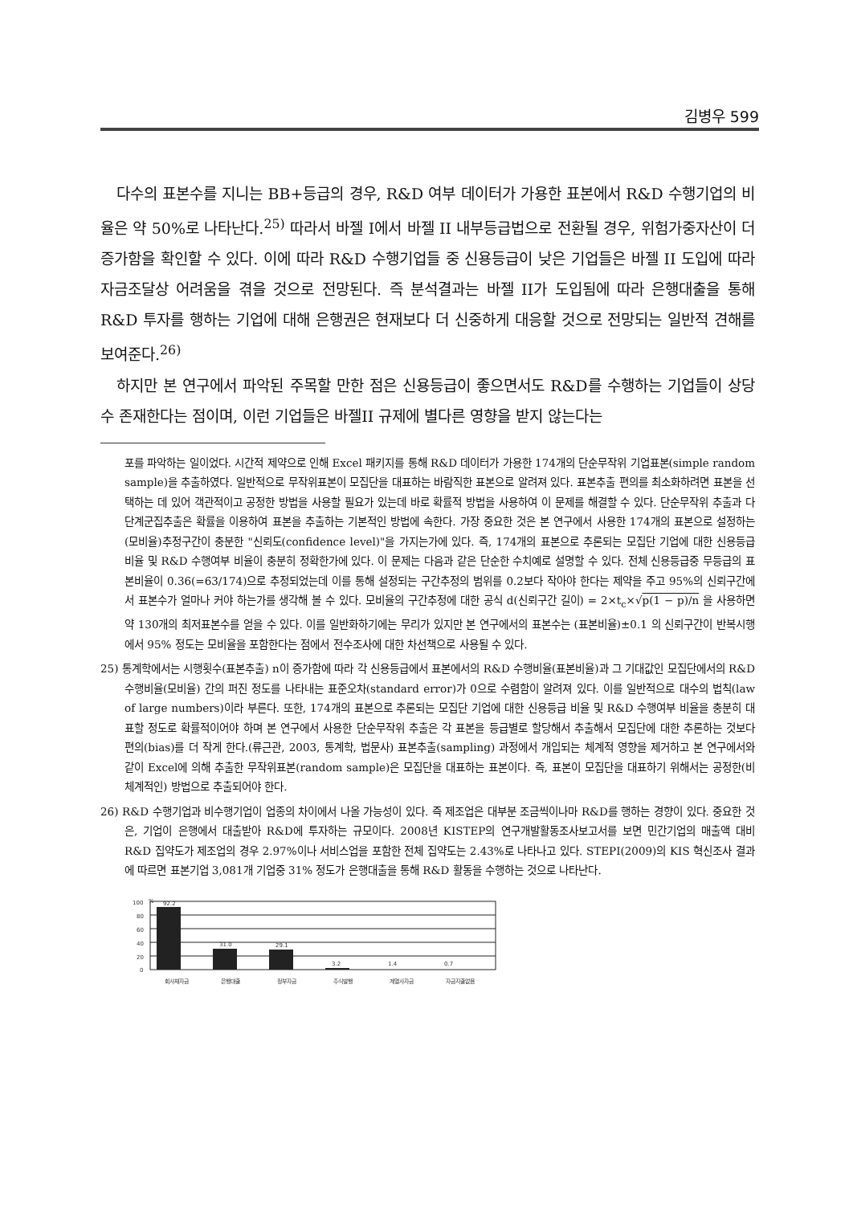김병우 599
다수의 표본수를 지니는 BB+등급의 경우, R&D 여부 데이터가 가용한 표본에서 R&D 수행기업의 비율은 약 50%로 나타난다.<sup>25)</sup> 따라서 바젤 I에서 바젤 II 내부등급법으로 전환될 경우, 위험가중자산이 더 증가함을 확인할 수 있다. 이에 따라 R&D 수행기업들 중 신용등급이 낮은 기업들은 바젤 II 도입에 따라 자금조달상 어려움을 겪을 것으로 전망된다. 즉 분석결과는 바젤 II가 도입됨에 따라 은행대출을 통해 R&D 투자를 행하는 기업에 대해 은행권은 현재보다 더 신중하게 대응할 것으로 전망되는 일반적 견해를 보여준다.<sup>26)</sup>
하지만 본 연구에서 파악된 주목할 만한 점은 신용등급이 좋으면서도 R&D를 수행하는 기업들이 상당수 존재한다는 점이며, 이런 기업들은 바젤II 규제에 별다른 영향을 받지 않는다는
포를 파악하는 일이었다. 시간적 제약으로 인해 Excel 패키지를 통해 R&D 데이터가 가용한 174개의 단순무작위 기업표본(simple random sample)을 추출하였다. 일반적으로 무작위표본이 모집단을 대표하는 바람직한 표본으로 알려져 있다. 표본추출 편의를 최소화하려면 표본을 선택하는 데 있어 객관적이고 공정한 방법을 사용할 필요가 있는데 바로 확률적 방법을 사용하여 이 문제를 해결할 수 있다. 단순무작위 추출과 다단계군집추출은 확률을 이용하여 표본을 추출하는 기본적인 방법에 속한다. 가장 중요한 것은 본 연구에서 사용한 174개의 표본으로 설정하는 (모비율)추정구간이 충분한 "신뢰도(confidence level)"을 가지는가에 있다. 즉, 174개의 표본으로 추론되는 모집단 기업에 대한 신용등급 비율 및 R&D 수행여부 비율이 충분히 정확한가에 있다. 이 문제는 다음과 같은 단순한 수치예로 설명할 수 있다. 전체 신용등급중 무등급의 표본비율이 0.36(=63/174)으로 추정되었는데 이를 통해 설정되는 구간추정의 범위를 0.2보다 작아야 한다는 제약을 주고 95%의 신뢰구간에서 표본수가 얼마나 커야 하는가를 생각해 볼 수 있다. 모비율의 구간추정에 대한 공식 d(신뢰구간 길이) = 2×t<sub>c</sub>×√p(1 − p)/n 을 사용하면 약 130개의 최저표본수를 얻을 수 있다. 이를 일반화하기에는 무리가 있지만 본 연구에서의 표본수는 (표본비율)±0.1 의 신뢰구간이 반복시행에서 95% 정도는 모비율을 포함한다는 점에서 전수조사에 대한 차선책으로 사용될 수 있다.
25) 통계학에서는 시행횟수(표본추출) n이 증가함에 따라 각 신용등급에서 표본에서의 R&D 수행비율(표본비율)과 그 기대값인 모집단에서의 R&D 수행비율(모비율) 간의 퍼진 정도를 나타내는 표준오차(standard error)가 0으로 수렴함이 알려져 있다. 이를 일반적으로 대수의 법칙(law of large numbers)이라 부른다. 또한, 174개의 표본으로 추론되는 모집단 기업에 대한 신용등급 비율 및 R&D 수행여부 비율을 충분히 대표할 정도로 확률적이어야 하며 본 연구에서 사용한 단순무작위 추출은 각 표본을 등급별로 할당해서 추출해서 모집단에 대한 추론하는 것보다 편의(bias)를 더 작게 한다.(류근관, 2003, 통계학, 법문사) 표본추출(sampling) 과정에서 개입되는 체계적 영향을 제거하고 본 연구에서와 같이 Excel에 의해 추출한 무작위표본(random sample)은 모집단을 대표하는 표본이다. 즉, 표본이 모집단을 대표하기 위해서는 공정한(비체계적인) 방법으로 추출되어야 한다.
26) R&D 수행기업과 비수행기업이 업종의 차이에서 나올 가능성이 있다. 즉 제조업은 대부분 조금씩이나마 R&D를 행하는 경향이 있다. 중요한 것은, 기업이 은행에서 대출받아 R&D에 투자하는 규모이다. 2008년 KISTEP의 연구개발활동조사보고서를 보면 민간기업의 매출액 대비 R&D 집약도가 제조업의 경우 2.97%이나 서비스업을 포함한 전체 집약도는 2.43%로 나타나고 있다. STEPI(2009)의 KIS 혁신조사 결과에 따르면 표본기업 3,081개 기업중 31% 정도가 은행대출을 통해 R&D 활동을 수행하는 것으로 나타난다.
100
80
60
40
20
0
%
92.2
31.0
29.1
3.2
1.4
0.7
회사채자금
은행대출
정부자금
주식발행
계열사자금
자금지출없음